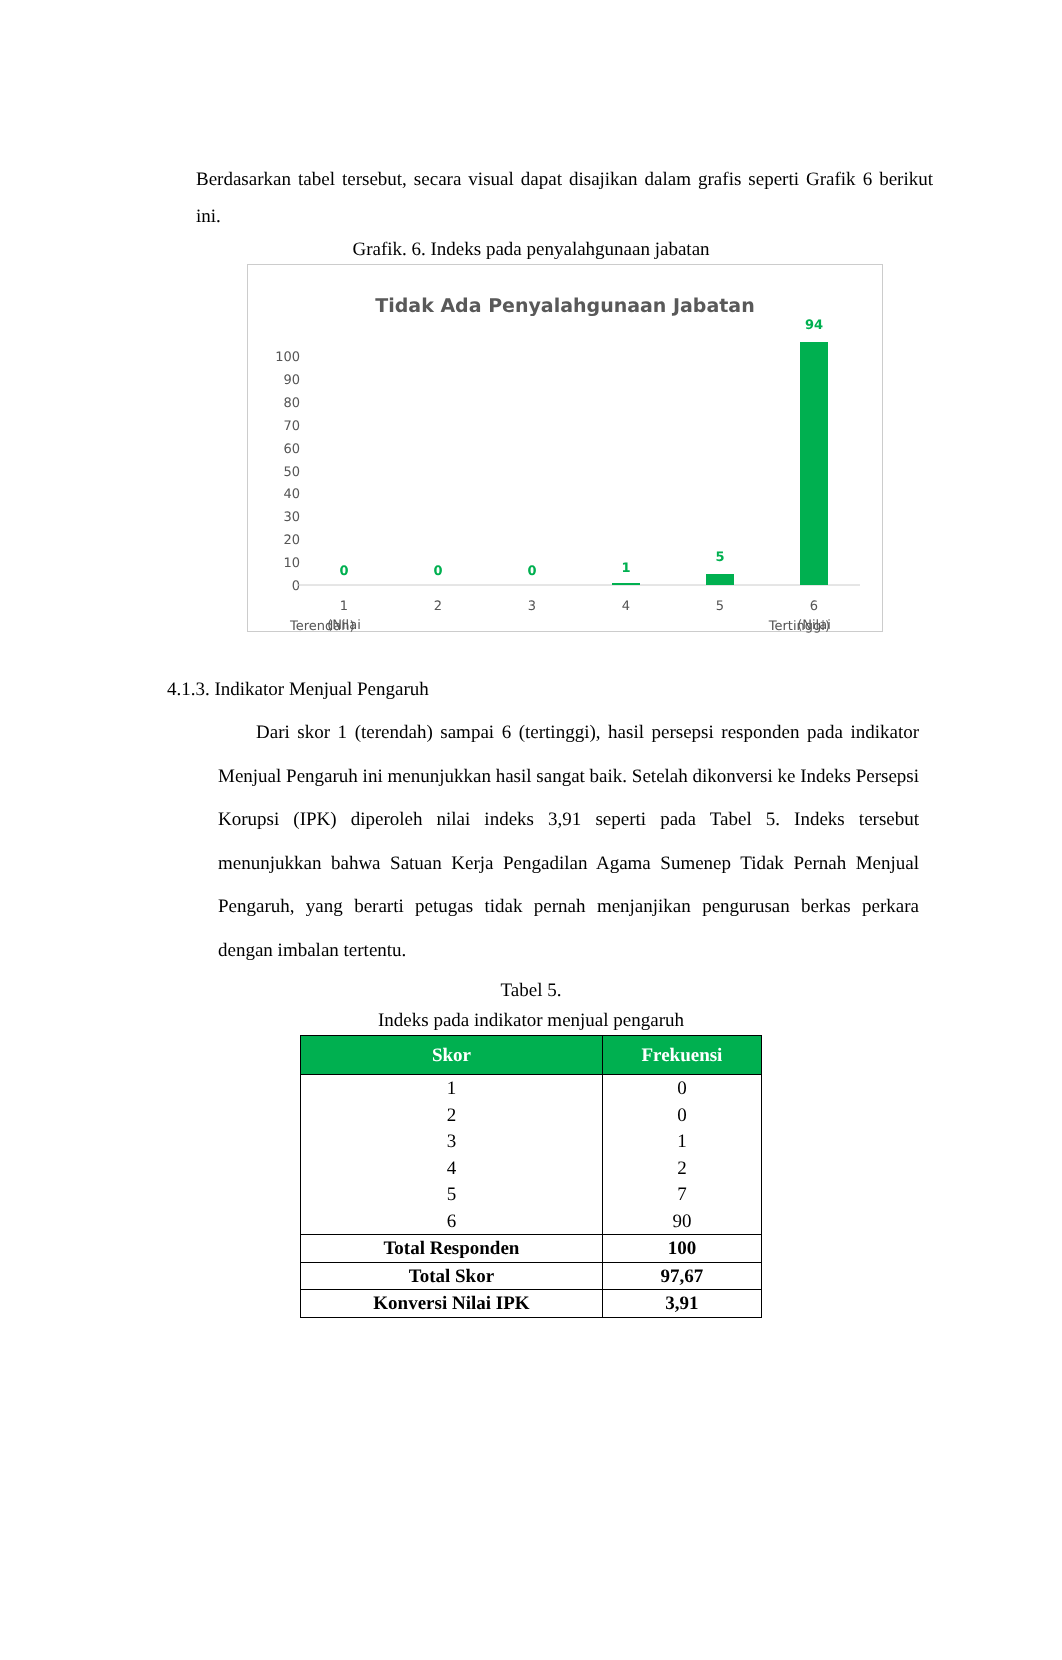Berdasarkan tabel tersebut, secara visual dapat disajikan dalam grafis seperti Grafik 6 berikut ini.
Grafik. 6. Indeks pada penyalahgunaan jabatan
Tidak Ada Penyalahgunaan Jabatan
100
90
80
70
60
50
40
30
20
10
0
0
0
0
1
5
94
1
(Nilai
2
3
4
5
6
(Nilai
Terendah) Tertinggi)
4.1.3. Indikator Menjual Pengaruh
Dari skor 1 (terendah) sampai 6 (tertinggi), hasil persepsi responden pada indikator Menjual Pengaruh ini menunjukkan hasil sangat baik. Setelah dikonversi ke Indeks Persepsi Korupsi (IPK) diperoleh nilai indeks 3,91 seperti pada Tabel 5. Indeks tersebut menunjukkan bahwa Satuan Kerja Pengadilan Agama Sumenep Tidak Pernah Menjual Pengaruh, yang berarti petugas tidak pernah menjanjikan pengurusan berkas perkara dengan imbalan tertentu.
Tabel 5.
Indeks pada indikator menjual pengaruh
| Skor | Frekuensi |
| --- | --- |
| 1 | 0 |
| 2 | 0 |
| 3 | 1 |
| 4 | 2 |
| 5 | 7 |
| 6 | 90 |
| Total Responden | 100 |
| Total Skor | 97,67 |
| Konversi Nilai IPK | 3,91 |